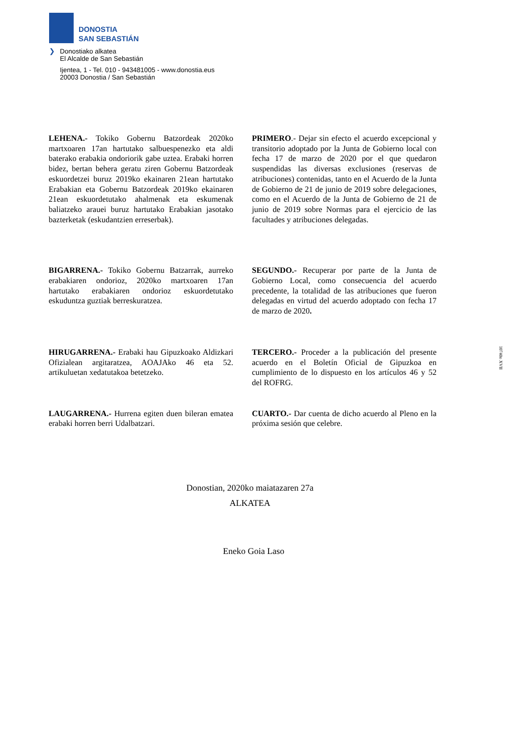DONOSTIA
SAN SEBASTIÁN
❯ Donostiako alkatea
El Alcalde de San Sebastián
Ijentea, 1 - Tel. 010 - 943481005 - www.donostia.eus
20003 Donostia / San Sebastián
LEHENA.- Tokiko Gobernu Batzordeak 2020ko martxoaren 17an hartutako salbuespenezko eta aldi baterako erabakia ondoriorik gabe uztea. Erabaki horren bidez, bertan behera geratu ziren Gobernu Batzordeak eskuordetzei buruz 2019ko ekainaren 21ean hartutako Erabakian eta Gobernu Batzordeak 2019ko ekainaren 21ean eskuordetutako ahalmenak eta eskumenak baliatzeko arauei buruz hartutako Erabakian jasotako bazterketak (eskudantzien erreserbak).
PRIMERO.- Dejar sin efecto el acuerdo excepcional y transitorio adoptado por la Junta de Gobierno local con fecha 17 de marzo de 2020 por el que quedaron suspendidas las diversas exclusiones (reservas de atribuciones) contenidas, tanto en el Acuerdo de la Junta de Gobierno de 21 de junio de 2019 sobre delegaciones, como en el Acuerdo de la Junta de Gobierno de 21 de junio de 2019 sobre Normas para el ejercicio de las facultades y atribuciones delegadas.
BIGARRENA.- Tokiko Gobernu Batzarrak, aurreko erabakiaren ondorioz, 2020ko martxoaren 17an hartutako erabakiaren ondorioz eskuordetutako eskuduntza guztiak berreskuratzea.
SEGUNDO.- Recuperar por parte de la Junta de Gobierno Local, como consecuencia del acuerdo precedente, la totalidad de las atribuciones que fueron delegadas en virtud del acuerdo adoptado con fecha 17 de marzo de 2020.
HIRUGARRENA.- Erabaki hau Gipuzkoako Aldizkari Ofizialean argitaratzea, AOAJAko 46 eta 52. artikuluetan xedatutakoa betetzeko.
TERCERO.- Proceder a la publicación del presente acuerdo en el Boletín Oficial de Gipuzkoa en cumplimiento de lo dispuesto en los artículos 46 y 52 del ROFRG.
LAUGARRENA.- Hurrena egiten duen bileran ematea erabaki horren berri Udalbatzari.
CUARTO.- Dar cuenta de dicho acuerdo al Pleno en la próxima sesión que celebre.
Donostian, 2020ko maiatazaren 27a
ALKATEA
Eneko Goia Laso
10740n XVII